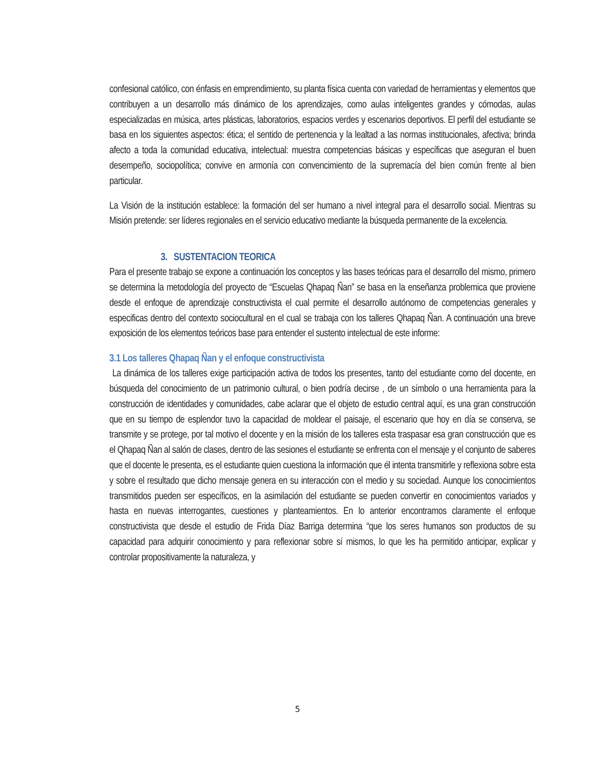confesional católico, con énfasis en emprendimiento, su planta física cuenta con variedad de herramientas y elementos que contribuyen a un desarrollo más dinámico de los aprendizajes, como aulas inteligentes grandes y cómodas, aulas especializadas en música, artes plásticas, laboratorios, espacios verdes y escenarios deportivos. El perfil del estudiante se basa en los siguientes aspectos: ética; el sentido de pertenencia y la lealtad a las normas institucionales, afectiva; brinda afecto a toda la comunidad educativa, intelectual: muestra competencias básicas y específicas que aseguran el buen desempeño, sociopolítica; convive en armonía con convencimiento de la supremacía del bien común frente al bien particular.
La Visión de la institución establece: la formación del ser humano a nivel integral para el desarrollo social. Mientras su Misión pretende: ser líderes regionales en el servicio educativo mediante la búsqueda permanente de la excelencia.
3. SUSTENTACION TEORICA
Para el presente trabajo se expone a continuación los conceptos y las bases teóricas para el desarrollo del mismo, primero se determina la metodología del proyecto de “Escuelas Qhapaq Ñan” se basa en la enseñanza problemica que proviene desde el enfoque de aprendizaje constructivista el cual permite el desarrollo autónomo de competencias generales y especificas dentro del contexto sociocultural en el cual se trabaja con los talleres Qhapaq Ñan. A continuación una breve exposición de los elementos teóricos base para entender el sustento intelectual de este informe:
3.1 Los talleres Qhapaq Ñan y el enfoque constructivista
La dinámica de los talleres exige participación activa de todos los presentes, tanto del estudiante como del docente, en búsqueda del conocimiento de un patrimonio cultural, o bien podría decirse , de un símbolo o una herramienta para la construcción de identidades y comunidades, cabe aclarar que el objeto de estudio central aquí, es una gran construcción que en su tiempo de esplendor tuvo la capacidad de moldear el paisaje, el escenario que hoy en día se conserva, se transmite y se protege, por tal motivo el docente y en la misión de los talleres esta traspasar esa gran construcción que es el Qhapaq Ñan al salón de clases, dentro de las sesiones el estudiante se enfrenta con el mensaje y el conjunto de saberes que el docente le presenta, es el estudiante quien cuestiona la información que él intenta transmitirle y reflexiona sobre esta y sobre el resultado que dicho mensaje genera en su interacción con el medio y su sociedad. Aunque los conocimientos transmitidos pueden ser específicos, en la asimilación del estudiante se pueden convertir en conocimientos variados y hasta en nuevas interrogantes, cuestiones y planteamientos. En lo anterior encontramos claramente el enfoque constructivista que desde el estudio de Frida Díaz Barriga determina “que los seres humanos son productos de su capacidad para adquirir conocimiento y para reflexionar sobre sí mismos, lo que les ha permitido anticipar, explicar y controlar propositivamente la naturaleza, y
5